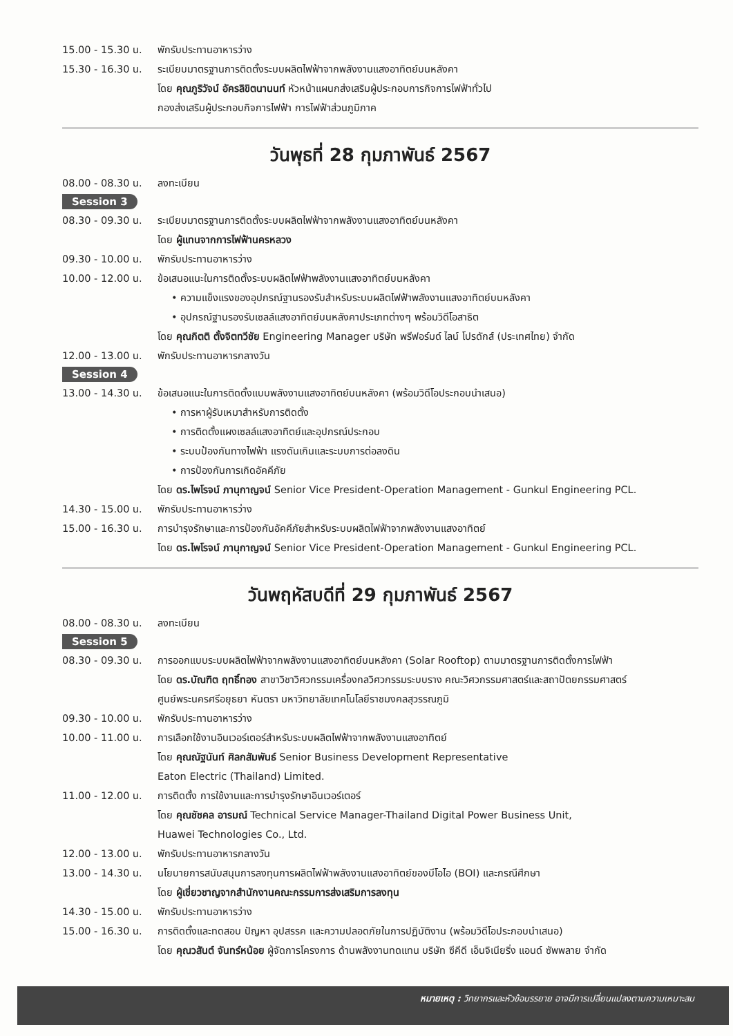15.00 - 15.30 น.
พักรับประทานอาหารว่าง
15.30 - 16.30 น.
ระเบียบมาตรฐานการติดตั้งระบบผลิตไฟฟ้าจากพลังงานแสงอาทิตย์บนหลังคา
โดย คุณภูริวัจน์ อัครลิขิตนานนท์ หัวหน้าแผนกส่งเสริมผู้ประกอบการกิจการไฟฟ้าทั่วไป
กองส่งเสริมผู้ประกอบกิจการไฟฟ้า การไฟฟ้าส่วนภูมิภาค
วันพุธที่ 28 กุมภาพันธ์ 2567
08.00 - 08.30 น.
ลงทะเบียน
Session 3
08.30 - 09.30 น.
ระเบียบมาตรฐานการติดตั้งระบบผลิตไฟฟ้าจากพลังงานแสงอาทิตย์บนหลังคา
โดย ผู้แทนจากการไฟฟ้านครหลวง
09.30 - 10.00 น.
พักรับประทานอาหารว่าง
10.00 - 12.00 น.
ข้อเสนอแนะในการติดตั้งระบบผลิตไฟฟ้าพลังงานแสงอาทิตย์บนหลังคา
• ความแข็งแรงของอุปกรณ์ฐานรองรับสำหรับระบบผลิตไฟฟ้าพลังงานแสงอาทิตย์บนหลังคา
• อุปกรณ์ฐานรองรับเซลล์แสงอาทิตย์บนหลังคาประเภทต่างๆ พร้อมวิดีโอสาธิต
โดย คุณกิตติ ตั้งจิตทวีชัย Engineering Manager บริษัท พรีฟอร์มด์ ไลน์ โปรดักส์ (ประเทศไทย) จำกัด
12.00 - 13.00 น.
พักรับประทานอาหารกลางวัน
Session 4
13.00 - 14.30 น.
ข้อเสนอแนะในการติดตั้งแบบพลังงานแสงอาทิตย์บนหลังคา (พร้อมวิดีโอประกอบนำเสนอ)
• การหาผู้รับเหมาสำหรับการติดตั้ง
• การติดตั้งแผงเซลล์แสงอาทิตย์และอุปกรณ์ประกอบ
• ระบบป้องกันทางไฟฟ้า แรงดันเกินและระบบการต่อลงดิน
• การป้องกันการเกิดอัคคีภัย
โดย ดร.ไพโรจน์ ภานุกาญจน์ Senior Vice President-Operation Management - Gunkul Engineering PCL.
14.30 - 15.00 น.
พักรับประทานอาหารว่าง
15.00 - 16.30 น.
การบำรุงรักษาและการป้องกันอัคคีภัยสำหรับระบบผลิตไฟฟ้าจากพลังงานแสงอาทิตย์
โดย ดร.ไพโรจน์ ภานุกาญจน์ Senior Vice President-Operation Management - Gunkul Engineering PCL.
วันพฤหัสบดีที่ 29 กุมภาพันธ์ 2567
08.00 - 08.30 น.
ลงทะเบียน
Session 5
08.30 - 09.30 น.
การออกแบบระบบผลิตไฟฟ้าจากพลังงานแสงอาทิตย์บนหลังคา (Solar Rooftop) ตามมาตรฐานการติดตั้งการไฟฟ้า
โดย ดร.บัณฑิต ฤทธิ์ทอง สาขาวิชาวิศวกรรมเครื่องกลวิศวกรรมระบบราง คณะวิศวกรรมศาสตร์และสถาปัตยกรรมศาสตร์
ศูนย์พระนครศรีอยุธยา หันตรา มหาวิทยาลัยเทคโนโลยีราชมงคลสุวรรณภูมิ
09.30 - 10.00 น.
พักรับประทานอาหารว่าง
10.00 - 11.00 น.
การเลือกใช้งานอินเวอร์เตอร์สำหรับระบบผลิตไฟฟ้าจากพลังงานแสงอาทิตย์
โดย คุณณัฐนันท์ ศิลกสัมพันธ์ Senior Business Development Representative
Eaton Electric (Thailand) Limited.
11.00 - 12.00 น.
การติดตั้ง การใช้งานและการบำรุงรักษาอินเวอร์เตอร์
โดย คุณชัชคล อารมณ์ Technical Service Manager-Thailand Digital Power Business Unit,
Huawei Technologies Co., Ltd.
12.00 - 13.00 น.
พักรับประทานอาหารกลางวัน
13.00 - 14.30 น.
นโยบายการสนับสนุนการลงทุนการผลิตไฟฟ้าพลังงานแสงอาทิตย์ของบีโอไอ (BOI) และกรณีศึกษา
โดย ผู้เชี่ยวชาญจากสำนักงานคณะกรรมการส่งเสริมการลงทุน
14.30 - 15.00 น.
พักรับประทานอาหารว่าง
15.00 - 16.30 น.
การติดตั้งและทดสอบ ปัญหา อุปสรรค และความปลอดภัยในการปฏิบัติงาน (พร้อมวิดีโอประกอบนำเสนอ)
โดย คุณวสันต์ จันทร์หน้อย ผู้จัดการโครงการ ด้านพลังงานทดแทน บริษัท ซีคีดี เอ็นจิเนียริ่ง แอนด์ ซัพพลาย จำกัด
หมายเหตุ : วิทยากรและหัวข้อบรรยาย อาจมีการเปลี่ยนแปลงตามความเหมาะสม